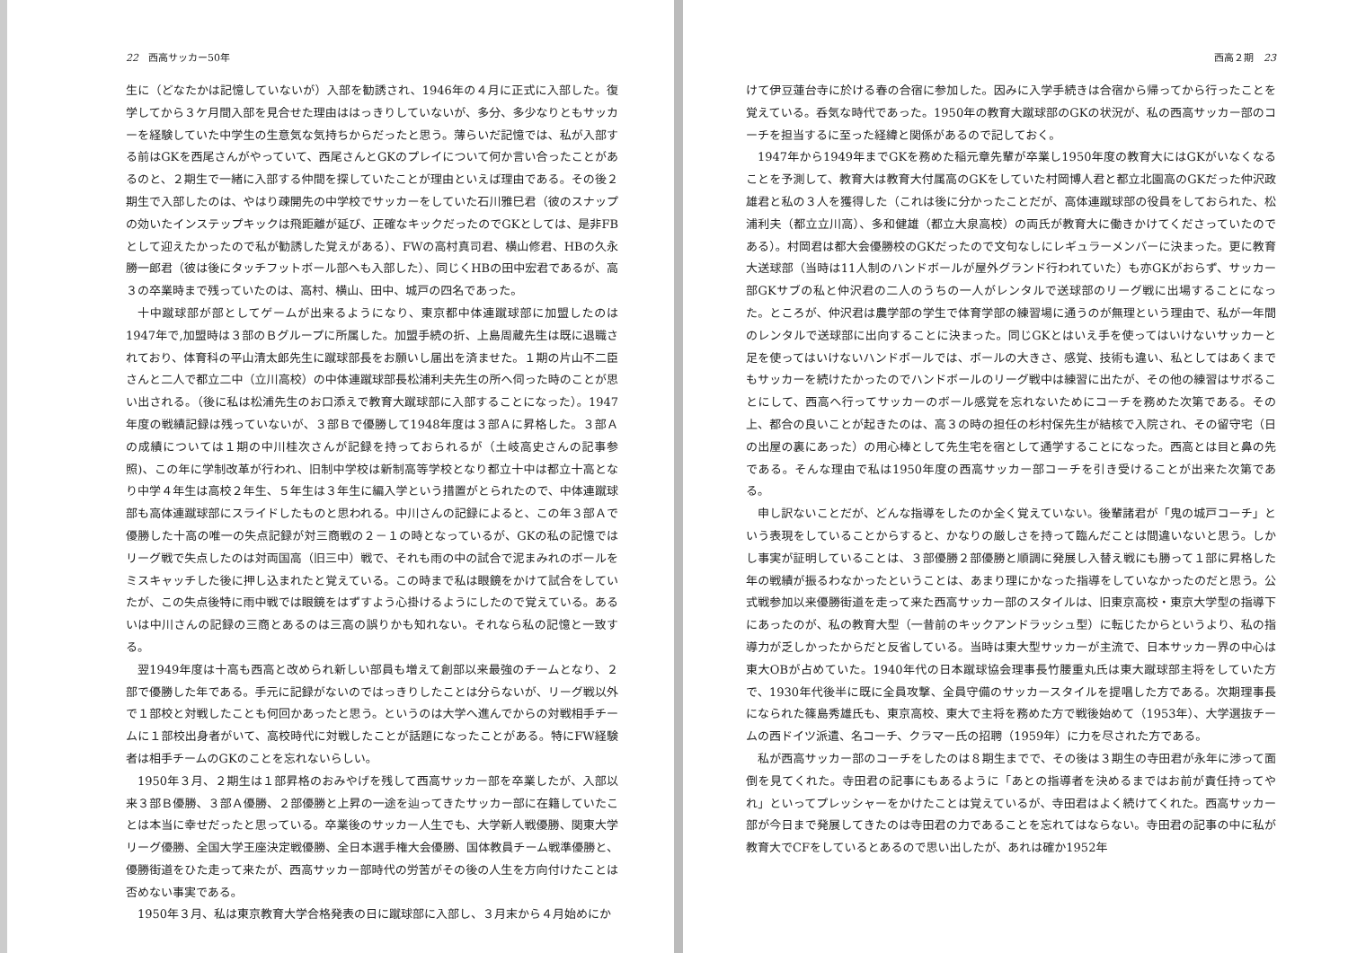22　西高サッカー50年
生に（どなたかは記憶していないが）入部を勧誘され、1946年の４月に正式に入部した。復学してから３ケ月間入部を見合せた理由ははっきりしていないが、多分、多少なりともサッカーを経験していた中学生の生意気な気持ちからだったと思う。薄らいだ記憶では、私が入部する前はGKを西尾さんがやっていて、西尾さんとGKのプレイについて何か言い合ったことがあるのと、２期生で一緒に入部する仲間を探していたことが理由といえば理由である。その後２期生で入部したのは、やはり疎開先の中学校でサッカーをしていた石川雅巳君（彼のスナップの効いたインステップキックは飛距離が延び、正確なキックだったのでGKとしては、是非FBとして迎えたかったので私が勧誘した覚えがある）、FWの高村真司君、横山修君、HBの久永勝一郎君（彼は後にタッチフットボール部へも入部した）、同じくHBの田中宏君であるが、高３の卒業時まで残っていたのは、高村、横山、田中、城戸の四名であった。
十中蹴球部が部としてゲームが出来るようになり、東京都中体連蹴球部に加盟したのは1947年で,加盟時は３部のＢグループに所属した。加盟手続の折、上島周蔵先生は既に退職されており、体育科の平山清太郎先生に蹴球部長をお願いし届出を済ませた。１期の片山不二臣さんと二人で都立二中（立川高校）の中体連蹴球部長松浦利夫先生の所へ伺った時のことが思い出される。（後に私は松浦先生のお口添えで教育大蹴球部に入部することになった）。1947年度の戦績記録は残っていないが、３部Ｂで優勝して1948年度は３部Ａに昇格した。３部Ａの成績については１期の中川桂次さんが記録を持っておられるが（土岐高史さんの記事参照)、この年に学制改革が行われ、旧制中学校は新制高等学校となり都立十中は都立十高となり中学４年生は高校２年生、５年生は３年生に編入学という措置がとられたので、中体連蹴球部も高体連蹴球部にスライドしたものと思われる。中川さんの記録によると、この年３部Ａで優勝した十高の唯一の失点記録が対三商戦の２－１の時となっているが、GKの私の記憶ではリーグ戦で失点したのは対両国高（旧三中）戦で、それも雨の中の試合で泥まみれのボールをミスキャッチした後に押し込まれたと覚えている。この時まで私は眼鏡をかけて試合をしていたが、この失点後特に雨中戦では眼鏡をはずすよう心掛けるようにしたので覚えている。あるいは中川さんの記録の三商とあるのは三高の誤りかも知れない。それなら私の記憶と一致する。
翌1949年度は十高も西高と改められ新しい部員も増えて創部以来最強のチームとなり、２部で優勝した年である。手元に記録がないのではっきりしたことは分らないが、リーグ戦以外で１部校と対戦したことも何回かあったと思う。というのは大学へ進んでからの対戦相手チームに１部校出身者がいて、高校時代に対戦したことが話題になったことがある。特にFW経験者は相手チームのGKのことを忘れないらしい。
1950年３月、２期生は１部昇格のおみやげを残して西高サッカー部を卒業したが、入部以来３部Ｂ優勝、３部Ａ優勝、２部優勝と上昇の一途を辿ってきたサッカー部に在籍していたことは本当に幸せだったと思っている。卒業後のサッカー人生でも、大学新人戦優勝、関東大学リーグ優勝、全国大学王座決定戦優勝、全日本選手権大会優勝、国体教員チーム戦準優勝と、優勝街道をひた走って来たが、西高サッカー部時代の労苦がその後の人生を方向付けたことは否めない事実である。
1950年３月、私は東京教育大学合格発表の日に蹴球部に入部し、３月末から４月始めにか
西高２期　23
けて伊豆蓮台寺に於ける春の合宿に参加した。因みに入学手続きは合宿から帰ってから行ったことを覚えている。呑気な時代であった。1950年の教育大蹴球部のGKの状況が、私の西高サッカー部のコーチを担当するに至った経緯と関係があるので記しておく。
1947年から1949年までGKを務めた稲元章先輩が卒業し1950年度の教育大にはGKがいなくなることを予測して、教育大は教育大付属高のGKをしていた村岡博人君と都立北園高のGKだった仲沢政雄君と私の３人を獲得した（これは後に分かったことだが、高体連蹴球部の役員をしておられた、松浦利夫（都立立川高）、多和健雄（都立大泉高校）の両氏が教育大に働きかけてくださっていたのである）。村岡君は都大会優勝校のGKだったので文句なしにレギュラーメンバーに決まった。更に教育大送球部（当時は11人制のハンドボールが屋外グランド行われていた）も亦GKがおらず、サッカー部GKサブの私と仲沢君の二人のうちの一人がレンタルで送球部のリーグ戦に出場することになった。ところが、仲沢君は農学部の学生で体育学部の練習場に通うのが無理という理由で、私が一年間のレンタルで送球部に出向することに決まった。同じGKとはいえ手を使ってはいけないサッカーと足を使ってはいけないハンドボールでは、ボールの大きさ、感覚、技術も違い、私としてはあくまでもサッカーを続けたかったのでハンドボールのリーグ戦中は練習に出たが、その他の練習はサボることにして、西高へ行ってサッカーのボール感覚を忘れないためにコーチを務めた次第である。その上、都合の良いことが起きたのは、高３の時の担任の杉村保先生が結核で入院され、その留守宅（日の出屋の裏にあった）の用心棒として先生宅を宿として通学することになった。西高とは目と鼻の先である。そんな理由で私は1950年度の西高サッカー部コーチを引き受けることが出来た次第である。
申し訳ないことだが、どんな指導をしたのか全く覚えていない。後輩諸君が「鬼の城戸コーチ」という表現をしていることからすると、かなりの厳しさを持って臨んだことは間違いないと思う。しかし事実が証明していることは、３部優勝２部優勝と順調に発展し入替え戦にも勝って１部に昇格した年の戦績が振るわなかったということは、あまり理にかなった指導をしていなかったのだと思う。公式戦参加以来優勝街道を走って来た西高サッカー部のスタイルは、旧東京高校・東京大学型の指導下にあったのが、私の教育大型（一昔前のキックアンドラッシュ型）に転じたからというより、私の指導力が乏しかったからだと反省している。当時は東大型サッカーが主流で、日本サッカー界の中心は東大OBが占めていた。1940年代の日本蹴球協会理事長竹腰重丸氏は東大蹴球部主将をしていた方で、1930年代後半に既に全員攻撃、全員守備のサッカースタイルを提唱した方である。次期理事長になられた篠島秀雄氏も、東京高校、東大で主将を務めた方で戦後始めて（1953年）、大学選抜チームの西ドイツ派遣、名コーチ、クラマー氏の招聘（1959年）に力を尽された方である。
私が西高サッカー部のコーチをしたのは８期生までで、その後は３期生の寺田君が永年に渉って面倒を見てくれた。寺田君の記事にもあるように「あとの指導者を決めるまではお前が責任持ってやれ」といってプレッシャーをかけたことは覚えているが、寺田君はよく続けてくれた。西高サッカー部が今日まで発展してきたのは寺田君の力であることを忘れてはならない。寺田君の記事の中に私が教育大でCFをしているとあるので思い出したが、あれは確か1952年